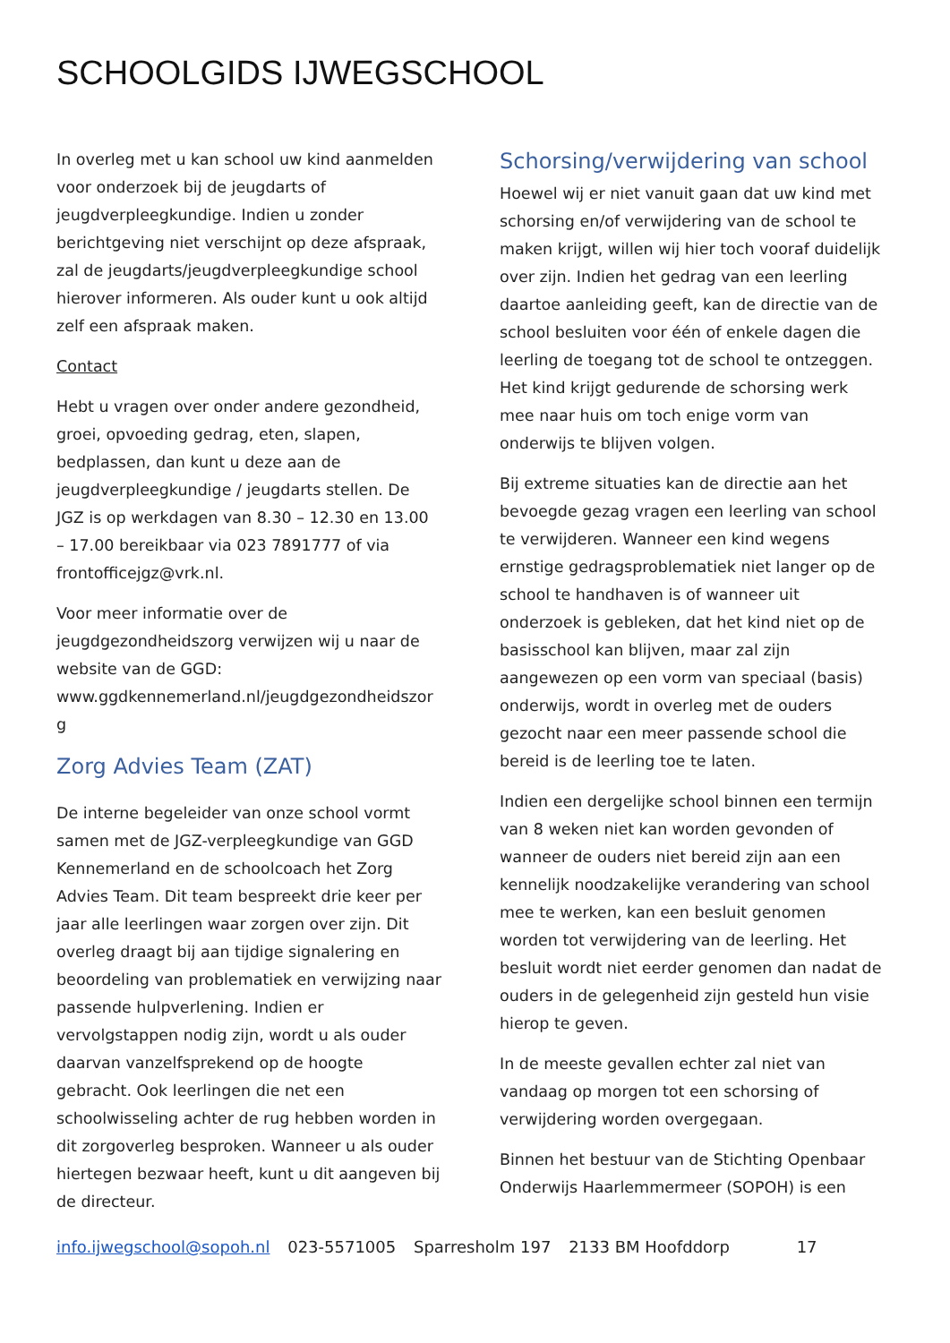SCHOOLGIDS IJWEGSCHOOL
In overleg met u kan school uw kind aanmelden voor onderzoek bij de jeugdarts of jeugdverpleegkundige. Indien u zonder berichtgeving niet verschijnt op deze afspraak, zal de jeugdarts/jeugdverpleegkundige school hierover informeren. Als ouder kunt u ook altijd zelf een afspraak maken.
Contact
Hebt u vragen over onder andere gezondheid, groei, opvoeding gedrag, eten, slapen, bedplassen, dan kunt u deze aan de jeugdverpleegkundige / jeugdarts stellen. De JGZ is op werkdagen van 8.30 – 12.30 en 13.00 – 17.00 bereikbaar via 023 7891777 of via frontofficejgz@vrk.nl.
Voor meer informatie over de jeugdgezondheidszorg verwijzen wij u naar de website van de GGD: www.ggdkennemerland.nl/jeugdgezondheidszor g
Zorg Advies Team (ZAT)
De interne begeleider van onze school vormt samen met de JGZ-verpleegkundige van GGD Kennemerland en de schoolcoach het Zorg Advies Team. Dit team bespreekt drie keer per jaar alle leerlingen waar zorgen over zijn. Dit overleg draagt bij aan tijdige signalering en beoordeling van problematiek en verwijzing naar passende hulpverlening. Indien er vervolgstappen nodig zijn, wordt u als ouder daarvan vanzelfsprekend op de hoogte gebracht. Ook leerlingen die net een schoolwisseling achter de rug hebben worden in dit zorgoverleg besproken. Wanneer u als ouder hiertegen bezwaar heeft, kunt u dit aangeven bij de directeur.
Schorsing/verwijdering van school
Hoewel wij er niet vanuit gaan dat uw kind met schorsing en/of verwijdering van de school te maken krijgt, willen wij hier toch vooraf duidelijk over zijn. Indien het gedrag van een leerling daartoe aanleiding geeft, kan de directie van de school besluiten voor één of enkele dagen die leerling de toegang tot de school te ontzeggen. Het kind krijgt gedurende de schorsing werk mee naar huis om toch enige vorm van onderwijs te blijven volgen.
Bij extreme situaties kan de directie aan het bevoegde gezag vragen een leerling van school te verwijderen. Wanneer een kind wegens ernstige gedragsproblematiek niet langer op de school te handhaven is of wanneer uit onderzoek is gebleken, dat het kind niet op de basisschool kan blijven, maar zal zijn aangewezen op een vorm van speciaal (basis) onderwijs, wordt in overleg met de ouders gezocht naar een meer passende school die bereid is de leerling toe te laten.
Indien een dergelijke school binnen een termijn van 8 weken niet kan worden gevonden of wanneer de ouders niet bereid zijn aan een kennelijk noodzakelijke verandering van school mee te werken, kan een besluit genomen worden tot verwijdering van de leerling. Het besluit wordt niet eerder genomen dan nadat de ouders in de gelegenheid zijn gesteld hun visie hierop te geven.
In de meeste gevallen echter zal niet van vandaag op morgen tot een schorsing of verwijdering worden overgegaan.
Binnen het bestuur van de Stichting Openbaar Onderwijs Haarlemmermeer (SOPOH) is een
info.ijwegschool@sopoh.nl 023-5571005 Sparresholm 197 2133 BM Hoofddorp 17